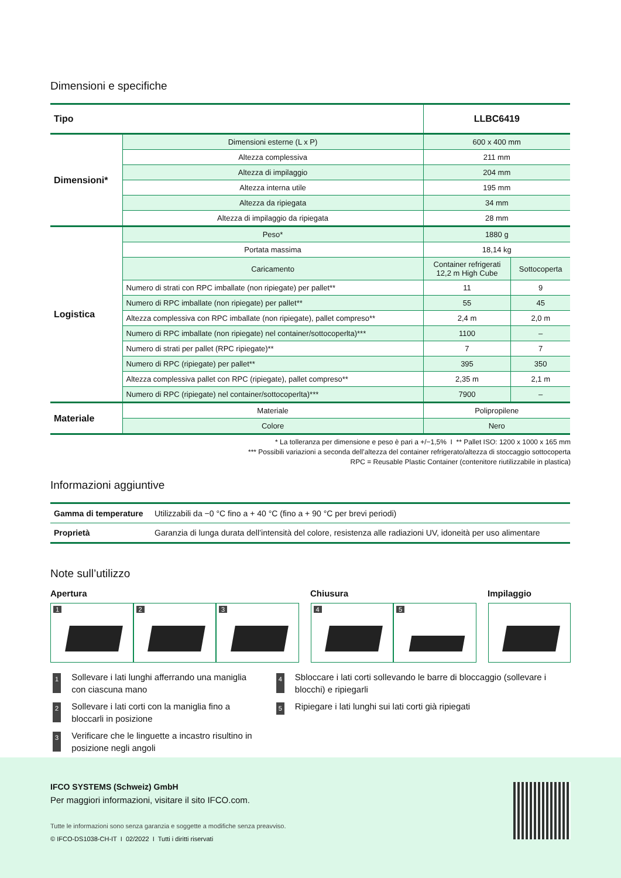Dimensioni e specifiche
| Tipo | | LLBC6419 | |
| Dimensioni* | Dimensioni esterne (L x P) | 600 x 400 mm | |
| | Altezza complessiva | 211 mm | |
| | Altezza di impilaggio | 204 mm | |
| | Altezza interna utile | 195 mm | |
| | Altezza da ripiegata | 34 mm | |
| | Altezza di impilaggio da ripiegata | 28 mm | |
| Logistica | Peso* | 1880 g | |
| | Portata massima | 18,14 kg | |
| | Caricamento | Container refrigerati 12,2 m High Cube | Sottocoperta |
| | Numero di strati con RPC imballate (non ripiegate) per pallet** | 11 | 9 |
| | Numero di RPC imballate (non ripiegate) per pallet** | 55 | 45 |
| | Altezza complessiva con RPC imballate (non ripiegate), pallet compreso** | 2,4 m | 2,0 m |
| | Numero di RPC imballate (non ripiegate) nel container/sottocoperlta)*** | 1100 | – |
| | Numero di strati per pallet (RPC ripiegate)** | 7 | 7 |
| | Numero di RPC (ripiegate) per pallet** | 395 | 350 |
| | Altezza complessiva pallet con RPC (ripiegate), pallet compreso** | 2,35 m | 2,1 m |
| | Numero di RPC (ripiegate) nel container/sottocoperlta)*** | 7900 | – |
| Materiale | Materiale | Polipropilene | |
| | Colore | Nero | |
* La tolleranza per dimensione e peso è pari a +/−1,5% I ** Pallet ISO: 1200 x 1000 x 165 mm
*** Possibili variazioni a seconda dell’altezza del container refrigerato/altezza di stoccaggio sottocoperta
RPC = Reusable Plastic Container (contenitore riutilizzabile in plastica)
Informazioni aggiuntive
| Gamma di temperature | Utilizzabili da −0 °C fino a + 40 °C (fino a + 90 °C per brevi periodi) |
| Proprietà | Garanzia di lunga durata dell’intensità del colore, resistenza alle radiazioni UV, idoneità per uso alimentare |
Note sull’utilizzo
Apertura Chiusura Impilaggio
1 2 3 4 5
1 Sollevare i lati lunghi afferrando una maniglia con ciascuna mano
2 Sollevare i lati corti con la maniglia fino a bloccarli in posizione
3 Verificare che le linguette a incastro risultino in posizione negli angoli
4 Sbloccare i lati corti sollevando le barre di bloccaggio (sollevare i blocchi) e ripiegarli
5 Ripiegare i lati lunghi sui lati corti già ripiegati
IFCO SYSTEMS (Schweiz) GmbH
Per maggiori informazioni, visitare il sito IFCO.com.
Tutte le informazioni sono senza garanzia e soggette a modifiche senza preavviso.
© IFCO-DS1038-CH-IT I 02/2022 I Tutti i diritti riservati